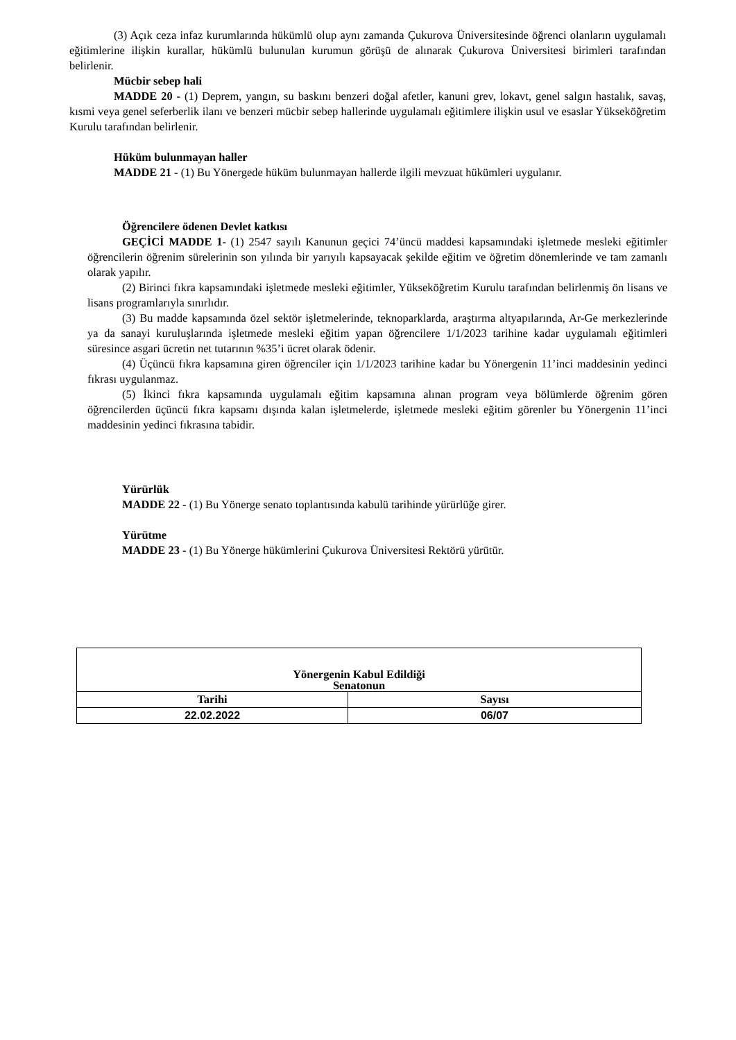(3) Açık ceza infaz kurumlarında hükümlü olup aynı zamanda Çukurova Üniversitesinde öğrenci olanların uygulamalı eğitimlerine ilişkin kurallar, hükümlü bulunulan kurumun görüşü de alınarak Çukurova Üniversitesi birimleri tarafından belirlenir.
Mücbir sebep hali
MADDE 20 - (1) Deprem, yangın, su baskını benzeri doğal afetler, kanuni grev, lokavt, genel salgın hastalık, savaş, kısmi veya genel seferberlik ilanı ve benzeri mücbir sebep hallerinde uygulamalı eğitimlere ilişkin usul ve esaslar Yükseköğretim Kurulu tarafından belirlenir.
Hüküm bulunmayan haller
MADDE 21 - (1) Bu Yönergede hüküm bulunmayan hallerde ilgili mevzuat hükümleri uygulanır.
Öğrencilere ödenen Devlet katkısı
GEÇİCİ MADDE 1- (1) 2547 sayılı Kanunun geçici 74’üncü maddesi kapsamındaki işletmede mesleki eğitimler öğrencilerin öğrenim sürelerinin son yılında bir yarıyılı kapsayacak şekilde eğitim ve öğretim dönemlerinde ve tam zamanlı olarak yapılır.
(2) Birinci fıkra kapsamındaki işletmede mesleki eğitimler, Yükseköğretim Kurulu tarafından belirlenmiş ön lisans ve lisans programlarıyla sınırlıdır.
(3) Bu madde kapsamında özel sektör işletmelerinde, teknoparklarda, araştırma altyapılarında, Ar-Ge merkezlerinde ya da sanayi kuruluşlarında işletmede mesleki eğitim yapan öğrencilere 1/1/2023 tarihine kadar uygulamalı eğitimleri süresince asgari ücretin net tutarının %35’i ücret olarak ödenir.
(4) Üçüncü fıkra kapsamına giren öğrenciler için 1/1/2023 tarihine kadar bu Yönergenin 11’inci maddesinin yedinci fıkrası uygulanmaz.
(5) İkinci fıkra kapsamında uygulamalı eğitim kapsamına alınan program veya bölümlerde öğrenim gören öğrencilerden üçüncü fıkra kapsamı dışında kalan işletmelerde, işletmede mesleki eğitim görenler bu Yönergenin 11’inci maddesinin yedinci fıkrasına tabidir.
Yürürlük
MADDE 22 - (1) Bu Yönerge senato toplantısında kabulü tarihinde yürürlüğe girer.
Yürütme
MADDE 23 - (1) Bu Yönerge hükümlerini Çukurova Üniversitesi Rektörü yürütür.
| Yönergenin Kabul Edildiği Senatonun | |
| --- | --- |
| Tarihi | Sayısı |
| 22.02.2022 | 06/07 |